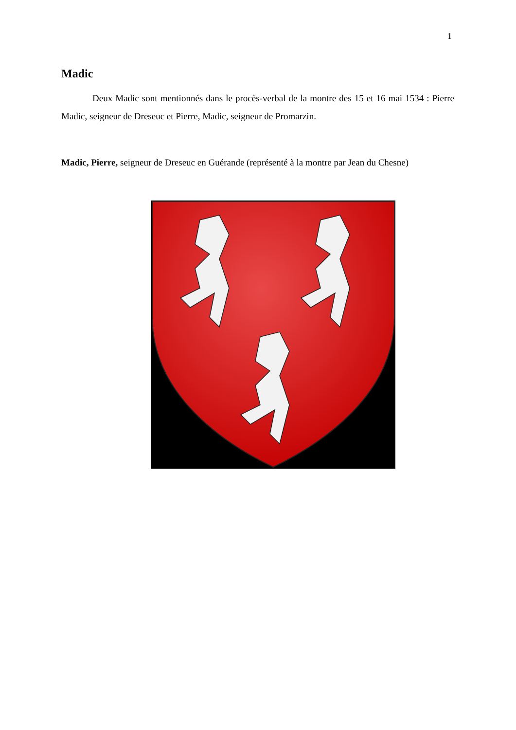1
Madic
Deux Madic sont mentionnés dans le procès-verbal de la montre des 15 et 16 mai 1534 : Pierre Madic, seigneur de Dreseuc et Pierre, Madic, seigneur de Promarzin.
Madic, Pierre, seigneur de Dreseuc en Guérande (représenté à la montre par Jean du Chesne)